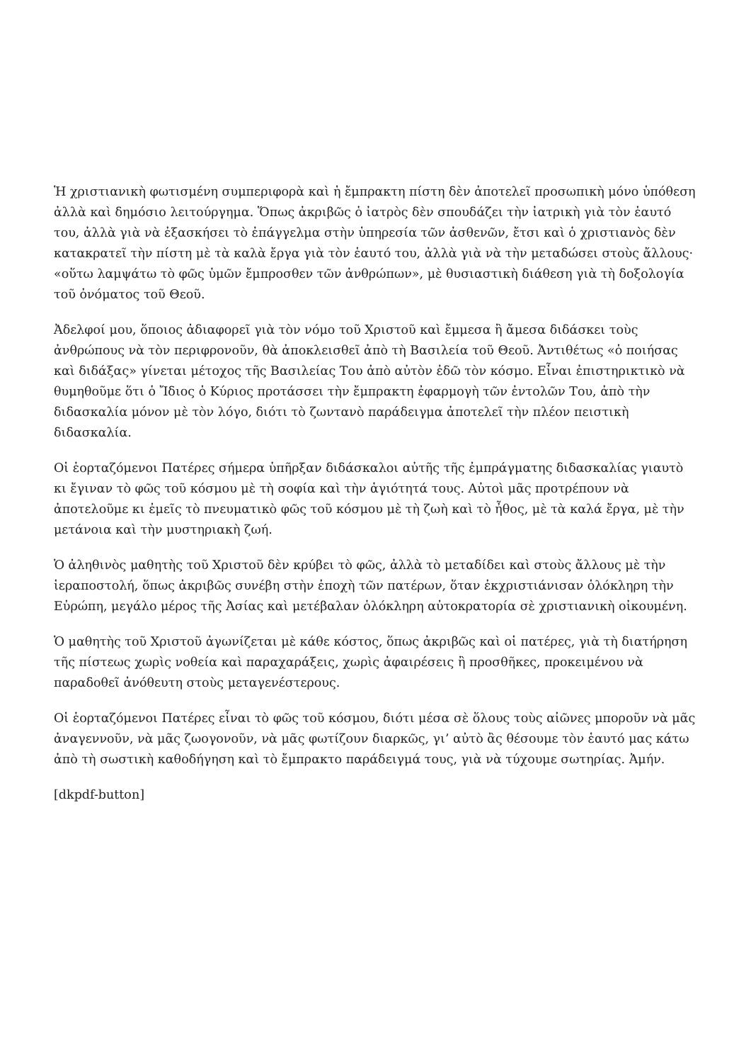Ἡ χριστιανικὴ φωτισμένη συμπεριφορὰ καὶ ἡ ἔμπρακτη πίστη δὲν ἀποτελεῖ προσωπικὴ μόνο ὑπόθεση ἀλλὰ καὶ δημόσιο λειτούργημα. Ὅπως ἀκριβῶς ὁ ἰατρὸς δὲν σπουδάζει τὴν ἰατρικὴ γιὰ τὸν ἑαυτό του, ἀλλὰ γιὰ νὰ ἐξασκήσει τὸ ἐπάγγελμα στὴν ὑπηρεσία τῶν ἀσθενῶν, ἔτσι καὶ ὁ χριστιανὸς δὲν κατακρατεῖ τὴν πίστη μὲ τὰ καλὰ ἔργα γιὰ τὸν ἑαυτό του, ἀλλὰ γιὰ νὰ τὴν μεταδώσει στοὺς ἄλλους· «οὕτω λαμψάτω τὸ φῶς ὑμῶν ἔμπροσθεν τῶν ἀνθρώπων», μὲ θυσιαστικὴ διάθεση γιὰ τὴ δοξολογία τοῦ ὀνόματος τοῦ Θεοῦ.
Ἀδελφοί μου, ὅποιος ἀδιαφορεῖ γιὰ τὸν νόμο τοῦ Χριστοῦ καὶ ἔμμεσα ἢ ἄμεσα διδάσκει τοὺς ἀνθρώπους νὰ τὸν περιφρονοῦν, θὰ ἀποκλεισθεῖ ἀπὸ τὴ Βασιλεία τοῦ Θεοῦ. Ἀντιθέτως «ὁ ποιήσας καὶ διδάξας» γίνεται μέτοχος τῆς Βασιλείας Του ἀπὸ αὐτὸν ἐδῶ τὸν κόσμο. Εἶναι ἐπιστηρικτικὸ νὰ θυμηθοῦμε ὅτι ὁ Ἴδιος ὁ Κύριος προτάσσει τὴν ἔμπρακτη ἐφαρμογὴ τῶν ἐντολῶν Του, ἀπὸ τὴν διδασκαλία μόνον μὲ τὸν λόγο, διότι τὸ ζωντανὸ παράδειγμα ἀποτελεῖ τὴν πλέον πειστικὴ διδασκαλία.
Οἱ ἑορταζόμενοι Πατέρες σήμερα ὑπῆρξαν διδάσκαλοι αὐτῆς τῆς ἐμπράγματης διδασκαλίας γιαυτὸ κι ἔγιναν τὸ φῶς τοῦ κόσμου μὲ τὴ σοφία καὶ τὴν ἁγιότητά τους. Αὐτοὶ μᾶς προτρέπουν νὰ ἀποτελοῦμε κι ἐμεῖς τὸ πνευματικὸ φῶς τοῦ κόσμου μὲ τὴ ζωὴ καὶ τὸ ἦθος, μὲ τὰ καλά ἔργα, μὲ τὴν μετάνοια καὶ τὴν μυστηριακὴ ζωή.
Ὁ ἀληθινὸς μαθητὴς τοῦ Χριστοῦ δὲν κρύβει τὸ φῶς, ἀλλὰ τὸ μεταδίδει καὶ στοὺς ἄλλους μὲ τὴν ἱεραποστολή, ὅπως ἀκριβῶς συνέβη στὴν ἐποχὴ τῶν πατέρων, ὅταν ἐκχριστιάνισαν ὁλόκληρη τὴν Εὐρώπη, μεγάλο μέρος τῆς Ἀσίας καὶ μετέβαλαν ὁλόκληρη αὐτοκρατορία σὲ χριστιανικὴ οἰκουμένη.
Ὁ μαθητὴς τοῦ Χριστοῦ ἀγωνίζεται μὲ κάθε κόστος, ὅπως ἀκριβῶς καὶ οἱ πατέρες, γιὰ τὴ διατήρηση τῆς πίστεως χωρὶς νοθεία καὶ παραχαράξεις, χωρὶς ἀφαιρέσεις ἢ προσθῆκες, προκειμένου νὰ παραδοθεῖ ἀνόθευτη στοὺς μεταγενέστερους.
Οἱ ἑορταζόμενοι Πατέρες εἶναι τὸ φῶς τοῦ κόσμου, διότι μέσα σὲ ὅλους τοὺς αἰῶνες μποροῦν νὰ μᾶς ἀναγεννοῦν, νὰ μᾶς ζωογονοῦν, νὰ μᾶς φωτίζουν διαρκῶς, γι’ αὐτὸ ἂς θέσουμε τὸν ἑαυτό μας κάτω ἀπὸ τὴ σωστικὴ καθοδήγηση καὶ τὸ ἔμπρακτο παράδειγμά τους, γιὰ νὰ τύχουμε σωτηρίας. Ἀμήν.
[dkpdf-button]